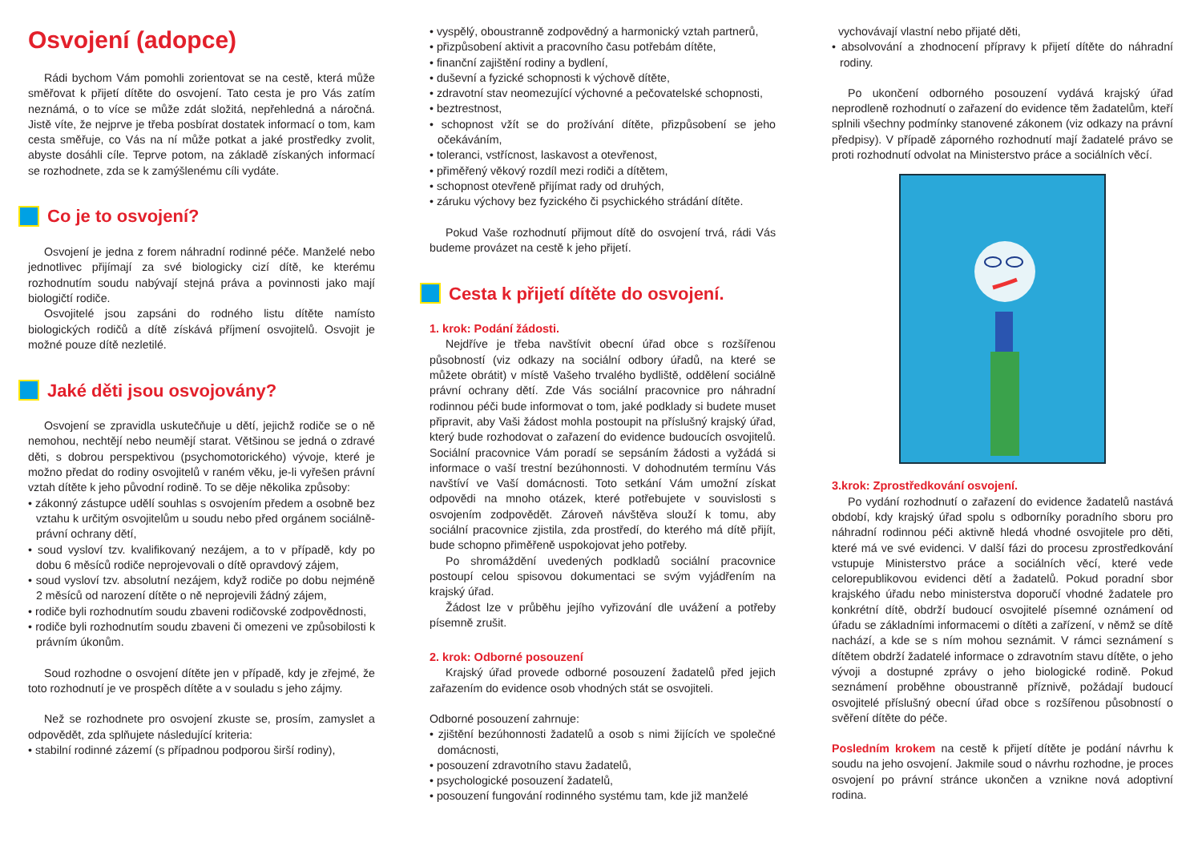Osvojení (adopce)
Rádi bychom Vám pomohli zorientovat se na cestě, která může směřovat k přijetí dítěte do osvojení. Tato cesta je pro Vás zatím neznámá, o to více se může zdát složitá, nepřehledná a náročná. Jistě víte, že nejprve je třeba posbírat dostatek informací o tom, kam cesta směřuje, co Vás na ní může potkat a jaké prostředky zvolit, abyste dosáhli cíle. Teprve potom, na základě získaných informací se rozhodnete, zda se k zamýšlenému cíli vydáte.
Co je to osvojení?
Osvojení je jedna z forem náhradní rodinné péče. Manželé nebo jednotlivec přijímají za své biologicky cizí dítě, ke kterému rozhodnutím soudu nabývají stejná práva a povinnosti jako mají biologičtí rodiče.
Osvojitelé jsou zapsáni do rodného listu dítěte namísto biologických rodičů a dítě získává příjmení osvojitelů. Osvojit je možné pouze dítě nezletilé.
Jaké děti jsou osvojovány?
Osvojení se zpravidla uskutečňuje u dětí, jejichž rodiče se o ně nemohou, nechtějí nebo neumějí starat. Většinou se jedná o zdravé děti, s dobrou perspektivou (psychomotorického) vývoje, které je možno předat do rodiny osvojitelů v raném věku, je-li vyřešen právní vztah dítěte k jeho původní rodině. To se děje několika způsoby:
• zákonný zástupce udělí souhlas s osvojením předem a osobně bez vztahu k určitým osvojitelům u soudu nebo před orgánem sociálně-právní ochrany dětí,
• soud vysloví tzv. kvalifikovaný nezájem, a to v případě, kdy po dobu 6 měsíců rodiče neprojevovali o dítě opravdový zájem,
• soud vysloví tzv. absolutní nezájem, když rodiče po dobu nejméně 2 měsíců od narození dítěte o ně neprojevili žádný zájem,
• rodiče byli rozhodnutím soudu zbaveni rodičovské zodpovědnosti,
• rodiče byli rozhodnutím soudu zbaveni či omezeni ve způsobilosti k právním úkonům.
Soud rozhodne o osvojení dítěte jen v případě, kdy je zřejmé, že toto rozhodnutí je ve prospěch dítěte a v souladu s jeho zájmy.
Než se rozhodnete pro osvojení zkuste se, prosím, zamyslet a odpovědět, zda splňujete následující kriteria:
• stabilní rodinné zázemí (s případnou podporou širší rodiny),
• vyspělý, oboustranně zodpovědný a harmonický vztah partnerů,
• přizpůsobení aktivit a pracovního času potřebám dítěte,
• finanční zajištění rodiny a bydlení,
• duševní a fyzické schopnosti k výchově dítěte,
• zdravotní stav neomezující výchovné a pečovatelské schopnosti,
• beztrestnost,
• schopnost vžít se do prožívání dítěte, přizpůsobení se jeho očekáváním,
• toleranci, vstřícnost, laskavost a otevřenost,
• přiměřený věkový rozdíl mezi rodiči a dítětem,
• schopnost otevřeně přijímat rady od druhých,
• záruku výchovy bez fyzického či psychického strádání dítěte.
Pokud Vaše rozhodnutí přijmout dítě do osvojení trvá, rádi Vás budeme provázet na cestě k jeho přijetí.
Cesta k přijetí dítěte do osvojení.
1. krok: Podání žádosti.
Nejdříve je třeba navštívit obecní úřad obce s rozšířenou působností (viz odkazy na sociální odbory úřadů, na které se můžete obrátit) v místě Vašeho trvalého bydliště, oddělení sociálně právní ochrany dětí. Zde Vás sociální pracovnice pro náhradní rodinnou péči bude informovat o tom, jaké podklady si budete muset připravit, aby Vaši žádost mohla postoupit na příslušný krajský úřad, který bude rozhodovat o zařazení do evidence budoucích osvojitelů. Sociální pracovnice Vám poradí se sepsáním žádosti a vyžádá si informace o vaší trestní bezúhonnosti. V dohodnutém termínu Vás navštíví ve Vaší domácnosti. Toto setkání Vám umožní získat odpovědi na mnoho otázek, které potřebujete v souvislosti s osvojením zodpovědět. Zároveň návštěva slouží k tomu, aby sociální pracovnice zjistila, zda prostředí, do kterého má dítě přijít, bude schopno přiměřeně uspokojovat jeho potřeby.
Po shromáždění uvedených podkladů sociální pracovnice postoupí celou spisovou dokumentaci se svým vyjádřením na krajský úřad.
Žádost lze v průběhu jejího vyřizování dle uvážení a potřeby písemně zrušit.
2. krok: Odborné posouzení
Krajský úřad provede odborné posouzení žadatelů před jejich zařazením do evidence osob vhodných stát se osvojiteli.
Odborné posouzení zahrnuje:
• zjištění bezúhonnosti žadatelů a osob s nimi žijících ve společné domácnosti,
• posouzení zdravotního stavu žadatelů,
• psychologické posouzení žadatelů,
• posouzení fungování rodinného systému tam, kde již manželé
vychovávají vlastní nebo přijaté děti,
• absolvování a zhodnocení přípravy k přijetí dítěte do náhradní rodiny.
Po ukončení odborného posouzení vydává krajský úřad neprodleně rozhodnutí o zařazení do evidence těm žadatelům, kteří splnili všechny podmínky stanovené zákonem (viz odkazy na právní předpisy). V případě záporného rozhodnutí mají žadatelé právo se proti rozhodnutí odvolat na Ministerstvo práce a sociálních věcí.
3.krok: Zprostředkování osvojení.
Po vydání rozhodnutí o zařazení do evidence žadatelů nastává období, kdy krajský úřad spolu s odborníky poradního sboru pro náhradní rodinnou péči aktivně hledá vhodné osvojitele pro děti, které má ve své evidenci. V další fázi do procesu zprostředkování vstupuje Ministerstvo práce a sociálních věcí, které vede celorepublikovou evidenci dětí a žadatelů. Pokud poradní sbor krajského úřadu nebo ministerstva doporučí vhodné žadatele pro konkrétní dítě, obdrží budoucí osvojitelé písemné oznámení od úřadu se základními informacemi o dítěti a zařízení, v němž se dítě nachází, a kde se s ním mohou seznámit. V rámci seznámení s dítětem obdrží žadatelé informace o zdravotním stavu dítěte, o jeho vývoji a dostupné zprávy o jeho biologické rodině. Pokud seznámení proběhne oboustranně příznivě, požádají budoucí osvojitelé příslušný obecní úřad obce s rozšířenou působností o svěření dítěte do péče.
Posledním krokem na cestě k přijetí dítěte je podání návrhu k soudu na jeho osvojení. Jakmile soud o návrhu rozhodne, je proces osvojení po právní stránce ukončen a vznikne nová adoptivní rodina.